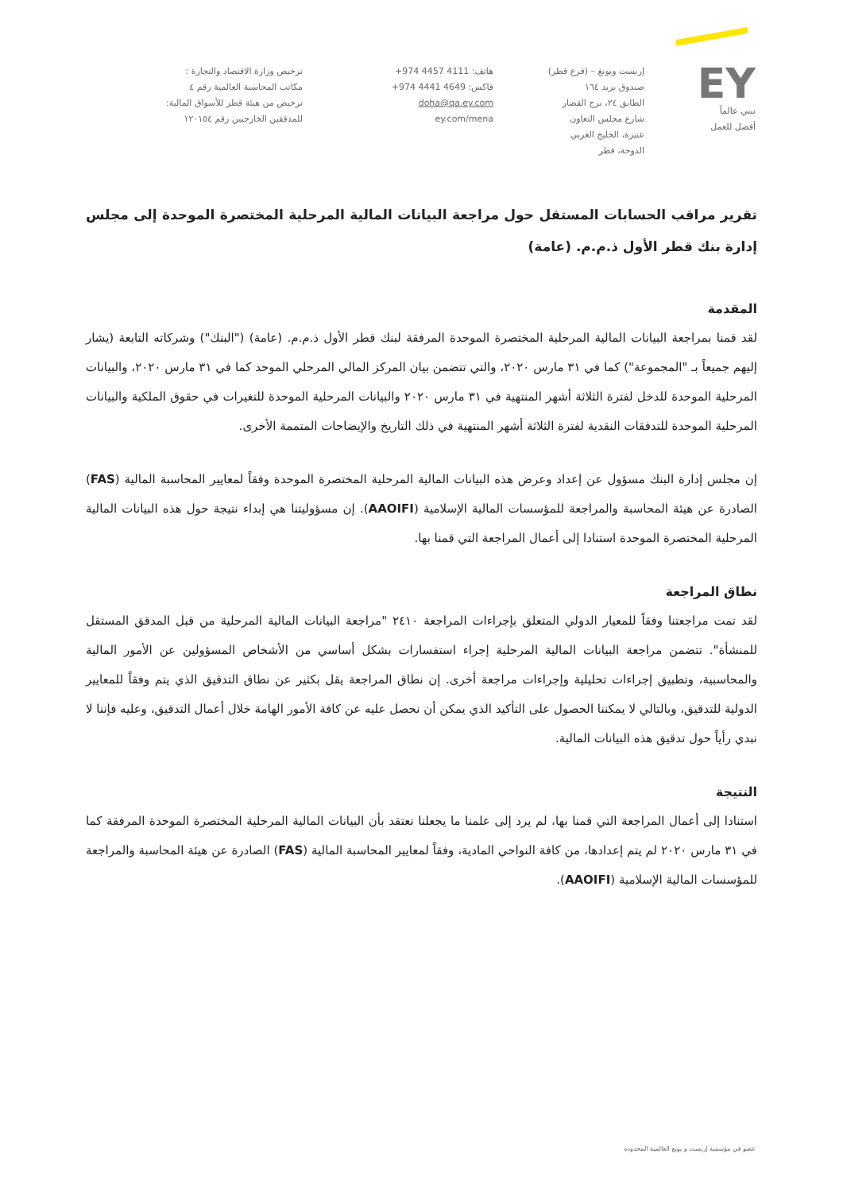EY
نبني عالماً
أفضل للعمل
إرنست ويونغ – (فرع قطر)
صندوق بريد ١٦٤
الطابق ٢٤، برج القصار
شارع مجلس التعاون
عنيزة، الخليج الغربي
الدوحة، قطر
هاتف: ‎+974 4457 4111
فاكس: ‎+974 4441 4649
doha@qa.ey.com
ey.com/mena
ترخيص وزارة الاقتصاد والتجارة :
مكاتب المحاسبة العالمية رقم ٤
ترخيص من هيئة قطر للأسواق المالية:
للمدققين الخارجيين رقم ١٢٠١٥٤
تقرير مراقب الحسابات المستقل حول مراجعة البيانات المالية المرحلية المختصرة الموحدة إلى مجلس إدارة بنك قطر الأول ذ.م.م. (عامة)
المقدمة
لقد قمنا بمراجعة البيانات المالية المرحلية المختصرة الموحدة المرفقة لبنك قطر الأول ذ.م.م. (عامة) ("البنك") وشركاته التابعة (يشار إليهم جميعاً بـ "المجموعة") كما في ٣١ مارس ٢٠٢٠، والتي تتضمن بيان المركز المالي المرحلي الموحد كما في ٣١ مارس ٢٠٢٠، والبيانات المرحلية الموحدة للدخل لفترة الثلاثة أشهر المنتهية في ٣١ مارس ٢٠٢٠ والبيانات المرحلية الموحدة للتغيرات في حقوق الملكية والبيانات المرحلية الموحدة للتدفقات النقدية لفترة الثلاثة أشهر المنتهية في ذلك التاريخ والإيضاحات المتممة الأخرى.
إن مجلس إدارة البنك مسؤول عن إعداد وعرض هذه البيانات المالية المرحلية المختصرة الموحدة وفقاً لمعايير المحاسبة المالية (FAS) الصادرة عن هيئة المحاسبة والمراجعة للمؤسسات المالية الإسلامية (AAOIFI). إن مسؤوليتنا هي إبداء نتيجة حول هذه البيانات المالية المرحلية المختصرة الموحدة استنادا إلى أعمال المراجعة التي قمنا بها.
نطاق المراجعة
لقد تمت مراجعتنا وفقاً للمعيار الدولي المتعلق بإجراءات المراجعة ٢٤١٠ "مراجعة البيانات المالية المرحلية من قبل المدقق المستقل للمنشأة". تتضمن مراجعة البيانات المالية المرحلية إجراء استفسارات بشكل أساسي من الأشخاص المسؤولين عن الأمور المالية والمحاسبية، وتطبيق إجراءات تحليلية وإجراءات مراجعة أخرى. إن نطاق المراجعة يقل بكثير عن نطاق التدقيق الذي يتم وفقاً للمعايير الدولية للتدقيق، وبالتالي لا يمكننا الحصول على التأكيد الذي يمكن أن نحصل عليه عن كافة الأمور الهامة خلال أعمال التدقيق، وعليه فإننا لا نبدي رأياً حول تدقيق هذه البيانات المالية.
النتيجة
استنادا إلى أعمال المراجعة التي قمنا بها، لم يرد إلى علمنا ما يجعلنا نعتقد بأن البيانات المالية المرحلية المختصرة الموحدة المرفقة كما في ٣١ مارس ٢٠٢٠ لم يتم إعدادها، من كافة النواحي المادية، وفقاً لمعايير المحاسبة المالية (FAS) الصادرة عن هيئة المحاسبة والمراجعة للمؤسسات المالية الإسلامية (AAOIFI).
عضو في مؤسسة إرنست و يونغ العالمية المحدودة